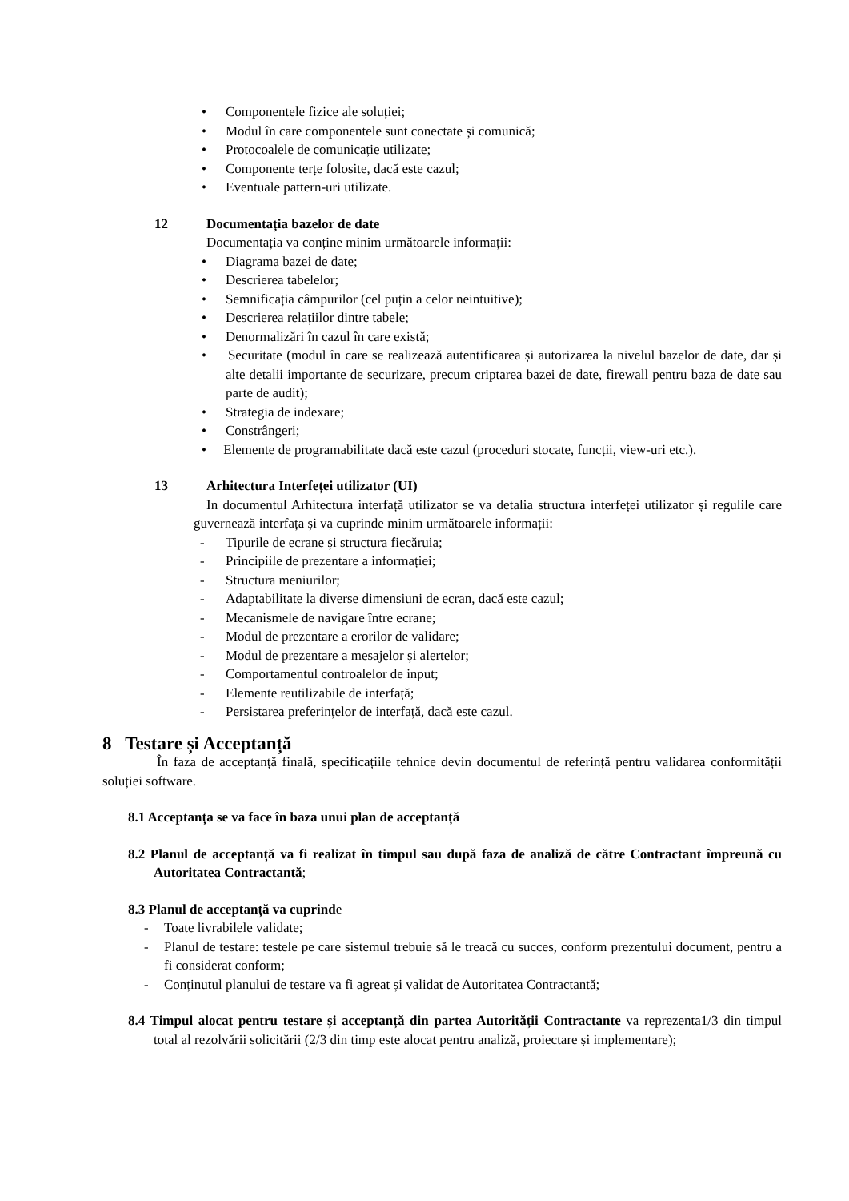• Componentele fizice ale soluției;
• Modul în care componentele sunt conectate și comunică;
• Protocoalele de comunicație utilizate;
• Componente terțe folosite, dacă este cazul;
• Eventuale pattern-uri utilizate.
12 Documentația bazelor de date
Documentația va conține minim următoarele informații:
• Diagrama bazei de date;
• Descrierea tabelelor;
• Semnificația câmpurilor (cel puțin a celor neintuitive);
• Descrierea relațiilor dintre tabele;
• Denormalizări în cazul în care există;
• Securitate (modul în care se realizează autentificarea și autorizarea la nivelul bazelor de date, dar și alte detalii importante de securizare, precum criptarea bazei de date, firewall pentru baza de date sau parte de audit);
• Strategia de indexare;
• Constrângeri;
• Elemente de programabilitate dacă este cazul (proceduri stocate, funcții, view-uri etc.).
13 Arhitectura Interfeței utilizator (UI)
In documentul Arhitectura interfață utilizator se va detalia structura interfeței utilizator și regulile care guvernează interfața și va cuprinde minim următoarele informații:
- Tipurile de ecrane și structura fiecăruia;
- Principiile de prezentare a informației;
- Structura meniurilor;
- Adaptabilitate la diverse dimensiuni de ecran, dacă este cazul;
- Mecanismele de navigare între ecrane;
- Modul de prezentare a erorilor de validare;
- Modul de prezentare a mesajelor și alertelor;
- Comportamentul controalelor de input;
- Elemente reutilizabile de interfață;
- Persistarea preferințelor de interfață, dacă este cazul.
8 Testare și Acceptanță
În faza de acceptanță finală, specificațiile tehnice devin documentul de referință pentru validarea conformității soluției software.
8.1 Acceptanța se va face în baza unui plan de acceptanță
8.2 Planul de acceptanță va fi realizat în timpul sau după faza de analiză de către Contractant împreună cu Autoritatea Contractantă;
8.3 Planul de acceptanță va cuprinde
- Toate livrabilele validate;
- Planul de testare: testele pe care sistemul trebuie să le treacă cu succes, conform prezentului document, pentru a fi considerat conform;
- Conținutul planului de testare va fi agreat și validat de Autoritatea Contractantă;
8.4 Timpul alocat pentru testare și acceptanță din partea Autorității Contractante va reprezenta1/3 din timpul total al rezolvării solicitării (2/3 din timp este alocat pentru analiză, proiectare și implementare);